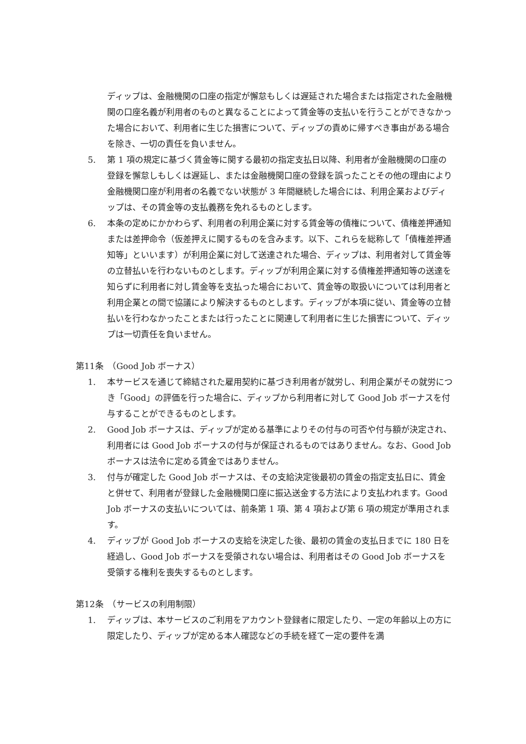ディップは、金融機関の口座の指定が懈怠もしくは遅延された場合または指定された金融機関の口座名義が利用者のものと異なることによって賃金等の支払いを行うことができなかった場合において、利用者に生じた損害について、ディップの責めに帰すべき事由がある場合を除き、一切の責任を負いません。
5. 第 1 項の規定に基づく賃金等に関する最初の指定支払日以降、利用者が金融機関の口座の登録を懈怠しもしくは遅延し、または金融機関口座の登録を誤ったことその他の理由により金融機関口座が利用者の名義でない状態が 3 年間継続した場合には、利用企業およびディップは、その賃金等の支払義務を免れるものとします。
6. 本条の定めにかかわらず、利用者の利用企業に対する賃金等の債権について、債権差押通知または差押命令（仮差押えに関するものを含みます。以下、これらを総称して「債権差押通知等」といいます）が利用企業に対して送達された場合、ディップは、利用者対して賃金等の立替払いを行わないものとします。ディップが利用企業に対する債権差押通知等の送達を知らずに利用者に対し賃金等を支払った場合において、賃金等の取扱いについては利用者と利用企業との間で協議により解決するものとします。ディップが本項に従い、賃金等の立替払いを行わなかったことまたは行ったことに関連して利用者に生じた損害について、ディップは一切責任を負いません。
第11条　（Good Job ボーナス）
1. 本サービスを通じて締結された雇用契約に基づき利用者が就労し、利用企業がその就労につき「Good」の評価を行った場合に、ディップから利用者に対して Good Job ボーナスを付与することができるものとします。
2. Good Job ボーナスは、ディップが定める基準によりその付与の可否や付与額が決定され、利用者には Good Job ボーナスの付与が保証されるものではありません。なお、Good Job ボーナスは法令に定める賃金ではありません。
3. 付与が確定した Good Job ボーナスは、その支給決定後最初の賃金の指定支払日に、賃金と併せて、利用者が登録した金融機関口座に振込送金する方法により支払われます。Good Job ボーナスの支払いについては、前条第 1 項、第 4 項および第 6 項の規定が準用されます。
4. ディップが Good Job ボーナスの支給を決定した後、最初の賃金の支払日までに 180 日を経過し、Good Job ボーナスを受領されない場合は、利用者はその Good Job ボーナスを受領する権利を喪失するものとします。
第12条　（サービスの利用制限）
1. ディップは、本サービスのご利用をアカウント登録者に限定したり、一定の年齢以上の方に限定したり、ディップが定める本人確認などの手続を経て一定の要件を満